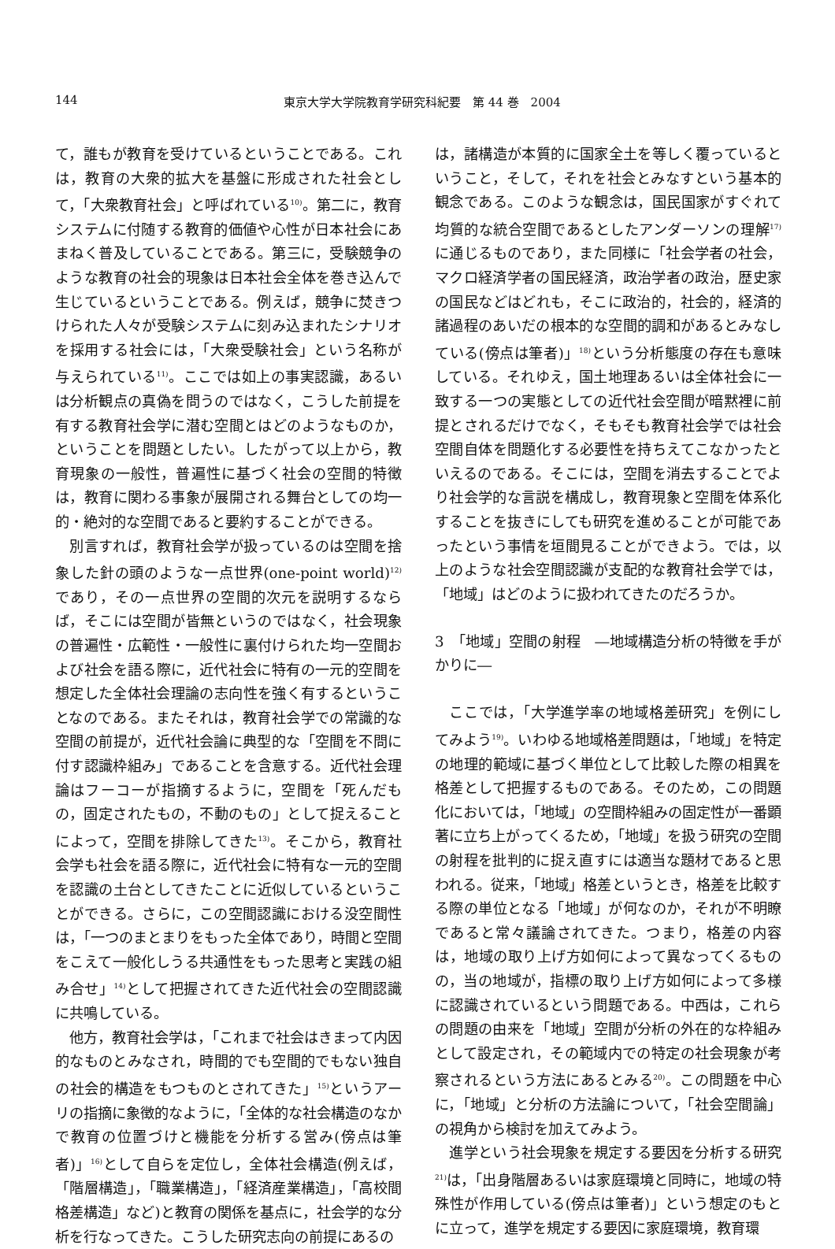144 東京大学大学院教育学研究科紀要　第 44 巻　2004
て，誰もが教育を受けているということである。これは，教育の大衆的拡大を基盤に形成された社会として，「大衆教育社会」と呼ばれている<sup>10)</sup>。第二に，教育システムに付随する教育的価値や心性が日本社会にあまねく普及していることである。第三に，受験競争のような教育の社会的現象は日本社会全体を巻き込んで生じているということである。例えば，競争に焚きつけられた人々が受験システムに刻み込まれたシナリオを採用する社会には，「大衆受験社会」という名称が与えられている<sup>11)</sup>。ここでは如上の事実認識，あるいは分析観点の真偽を問うのではなく，こうした前提を有する教育社会学に潜む空間とはどのようなものか，ということを問題としたい。したがって以上から，教育現象の一般性，普遍性に基づく社会の空間的特徴は，教育に関わる事象が展開される舞台としての均一的・絶対的な空間であると要約することができる。
別言すれば，教育社会学が扱っているのは空間を捨象した針の頭のような一点世界(one-point world)<sup>12)</sup>であり，その一点世界の空間的次元を説明するならば，そこには空間が皆無というのではなく，社会現象の普遍性・広範性・一般性に裏付けられた均一空間および社会を語る際に，近代社会に特有の一元的空間を想定した全体社会理論の志向性を強く有するということなのである。またそれは，教育社会学での常識的な空間の前提が，近代社会論に典型的な「空間を不問に付す認識枠組み」であることを含意する。近代社会理論はフーコーが指摘するように，空間を「死んだもの，固定されたもの，不動のもの」として捉えることによって，空間を排除してきた<sup>13)</sup>。そこから，教育社会学も社会を語る際に，近代社会に特有な一元的空間を認識の土台としてきたことに近似しているということができる。さらに，この空間認識における没空間性は，「一つのまとまりをもった全体であり，時間と空間をこえて一般化しうる共通性をもった思考と実践の組み合せ」<sup>14)</sup>として把握されてきた近代社会の空間認識に共鳴している。
他方，教育社会学は，「これまで社会はきまって内因的なものとみなされ，時間的でも空間的でもない独自の社会的構造をもつものとされてきた」<sup>15)</sup>というアーリの指摘に象徴的なように，「全体的な社会構造のなかで教育の位置づけと機能を分析する営み(傍点は筆者)」<sup>16)</sup>として自らを定位し，全体社会構造(例えば，「階層構造」，「職業構造」，「経済産業構造」，「高校間格差構造」など)と教育の関係を基点に，社会学的な分析を行なってきた。こうした研究志向の前提にあるの
は，諸構造が本質的に国家全土を等しく覆っているということ，そして，それを社会とみなすという基本的観念である。このような観念は，国民国家がすぐれて均質的な統合空間であるとしたアンダーソンの理解<sup>17)</sup>に通じるものであり，また同様に「社会学者の社会，マクロ経済学者の国民経済，政治学者の政治，歴史家の国民などはどれも，そこに政治的，社会的，経済的諸過程のあいだの根本的な空間的調和があるとみなしている(傍点は筆者)」<sup>18)</sup>という分析態度の存在も意味している。それゆえ，国土地理あるいは全体社会に一致する一つの実態としての近代社会空間が暗黙裡に前提とされるだけでなく，そもそも教育社会学では社会空間自体を問題化する必要性を持ちえてこなかったといえるのである。そこには，空間を消去することでより社会学的な言説を構成し，教育現象と空間を体系化することを抜きにしても研究を進めることが可能であったという事情を垣間見ることができよう。では，以上のような社会空間認識が支配的な教育社会学では，「地域」はどのように扱われてきたのだろうか。
3　「地域」空間の射程　―地域構造分析の特徴を手がかりに―
ここでは，「大学進学率の地域格差研究」を例にしてみよう<sup>19)</sup>。いわゆる地域格差問題は，「地域」を特定の地理的範域に基づく単位として比較した際の相異を格差として把握するものである。そのため，この問題化においては，「地域」の空間枠組みの固定性が一番顕著に立ち上がってくるため，「地域」を扱う研究の空間の射程を批判的に捉え直すには適当な題材であると思われる。従来，「地域」格差というとき，格差を比較する際の単位となる「地域」が何なのか，それが不明瞭であると常々議論されてきた。つまり，格差の内容は，地域の取り上げ方如何によって異なってくるものの，当の地域が，指標の取り上げ方如何によって多様に認識されているという問題である。中西は，これらの問題の由来を「地域」空間が分析の外在的な枠組みとして設定され，その範域内での特定の社会現象が考察されるという方法にあるとみる<sup>20)</sup>。この問題を中心に，「地域」と分析の方法論について，「社会空間論」の視角から検討を加えてみよう。
進学という社会現象を規定する要因を分析する研究<sup>21)</sup>は，「出身階層あるいは家庭環境と同時に，地域の特殊性が作用している(傍点は筆者)」という想定のもとに立って，進学を規定する要因に家庭環境，教育環